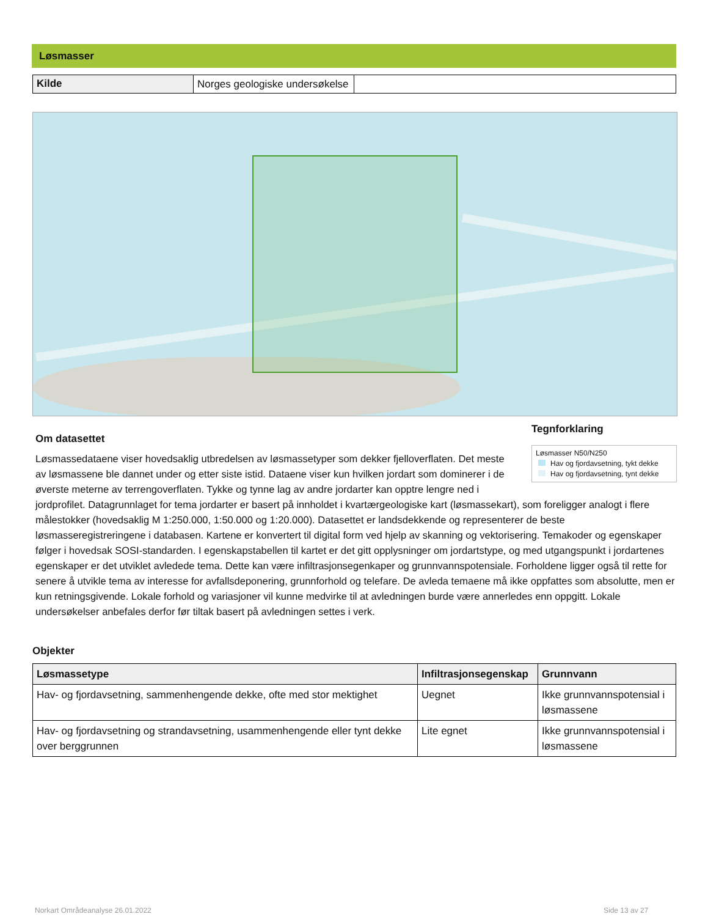Løsmasser
| Kilde | Norges geologiske undersøkelse | |
Tegnforklaring
Løsmasser N50/N250
Hav og fjordavsetning, tykt dekke
Hav og fjordavsetning, tynt dekke
Om datasettet
Løsmassedataene viser hovedsaklig utbredelsen av løsmassetyper som dekker fjelloverflaten. Det meste av løsmassene ble dannet under og etter siste istid. Dataene viser kun hvilken jordart som dominerer i de øverste meterne av terrengoverflaten. Tykke og tynne lag av andre jordarter kan opptre lengre ned i jordprofilet. Datagrunnlaget for tema jordarter er basert på innholdet i kvartærgeologiske kart (løsmassekart), som foreligger analogt i flere målestokker (hovedsaklig M 1:250.000, 1:50.000 og 1:20.000). Datasettet er landsdekkende og representerer de beste løsmasseregistreringene i databasen. Kartene er konvertert til digital form ved hjelp av skanning og vektorisering. Temakoder og egenskaper følger i hovedsak SOSI-standarden. I egenskapstabellen til kartet er det gitt opplysninger om jordartstype, og med utgangspunkt i jordartenes egenskaper er det utviklet avledede tema. Dette kan være infiltrasjonsegenkaper og grunnvannspotensiale. Forholdene ligger også til rette for senere å utvikle tema av interesse for avfallsdeponering, grunnforhold og telefare. De avleda temaene må ikke oppfattes som absolutte, men er kun retningsgivende. Lokale forhold og variasjoner vil kunne medvirke til at avledningen burde være annerledes enn oppgitt. Lokale undersøkelser anbefales derfor før tiltak basert på avledningen settes i verk.
Objekter
| Løsmassetype | Infiltrasjonsegenskap | Grunnvann |
| --- | --- | --- |
| Hav- og fjordavsetning, sammenhengende dekke, ofte med stor mektighet | Uegnet | Ikke grunnvannspotensial i løsmassene |
| Hav- og fjordavsetning og strandavsetning, usammenhengende eller tynt dekke over berggrunnen | Lite egnet | Ikke grunnvannspotensial i løsmassene |
Norkart Områdeanalyse 26.01.2022
Side 13 av 27